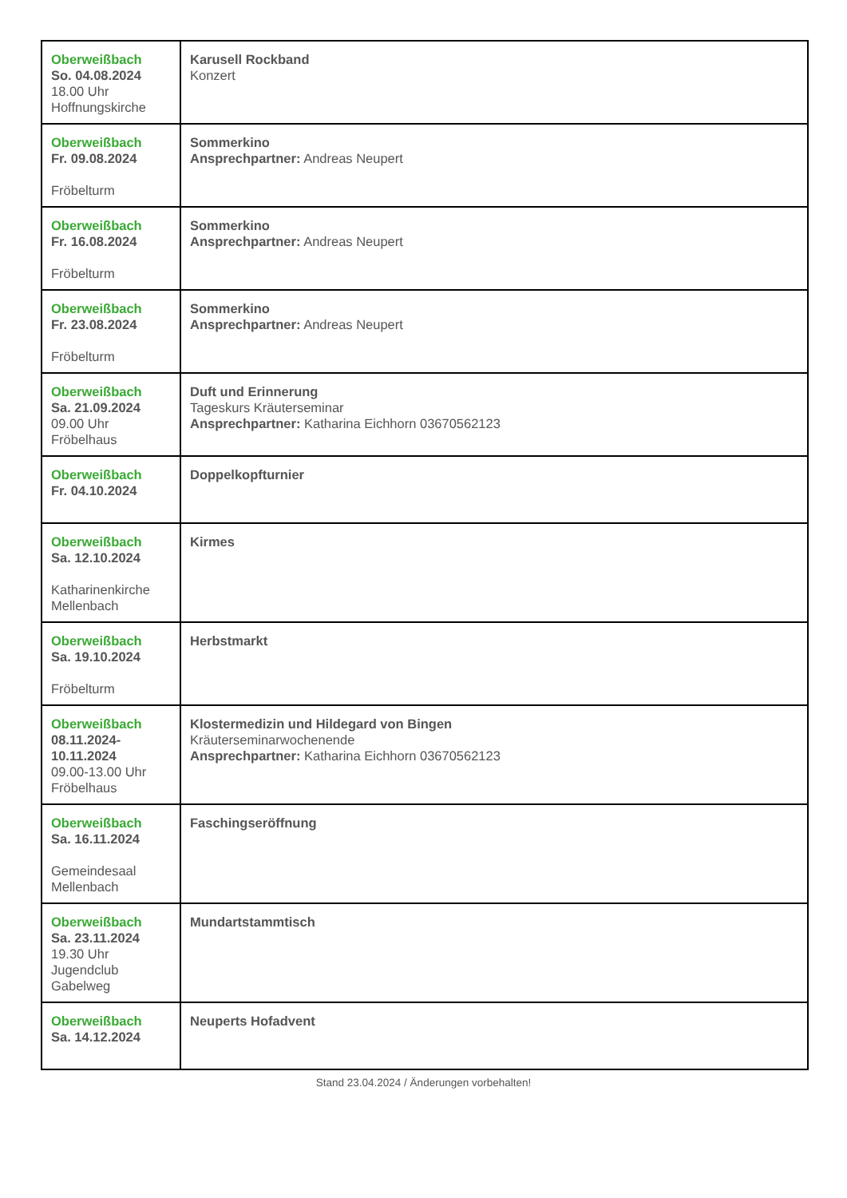| Oberweißbach So. 04.08.2024 18.00 Uhr Hoffnungskirche | Karusell Rockband Konzert |
| Oberweißbach Fr. 09.08.2024 Fröbelturm | Sommerkino Ansprechpartner: Andreas Neupert |
| Oberweißbach Fr. 16.08.2024 Fröbelturm | Sommerkino Ansprechpartner: Andreas Neupert |
| Oberweißbach Fr. 23.08.2024 Fröbelturm | Sommerkino Ansprechpartner: Andreas Neupert |
| Oberweißbach Sa. 21.09.2024 09.00 Uhr Fröbelhaus | Duft und Erinnerung Tageskurs Kräuterseminar Ansprechpartner: Katharina Eichhorn 03670562123 |
| Oberweißbach Fr. 04.10.2024 | Doppelkopfturnier |
| Oberweißbach Sa. 12.10.2024 Katharinenkirche Mellenbach | Kirmes |
| Oberweißbach Sa. 19.10.2024 Fröbelturm | Herbstmarkt |
| Oberweißbach 08.11.2024- 10.11.2024 09.00-13.00 Uhr Fröbelhaus | Klostermedizin und Hildegard von Bingen Kräuterseminarwochenende Ansprechpartner: Katharina Eichhorn 03670562123 |
| Oberweißbach Sa. 16.11.2024 Gemeindesaal Mellenbach | Faschingseröffnung |
| Oberweißbach Sa. 23.11.2024 19.30 Uhr Jugendclub Gabelweg | Mundartstammtisch |
| Oberweißbach Sa. 14.12.2024 | Neuperts Hofadvent |
Stand 23.04.2024 / Änderungen vorbehalten!